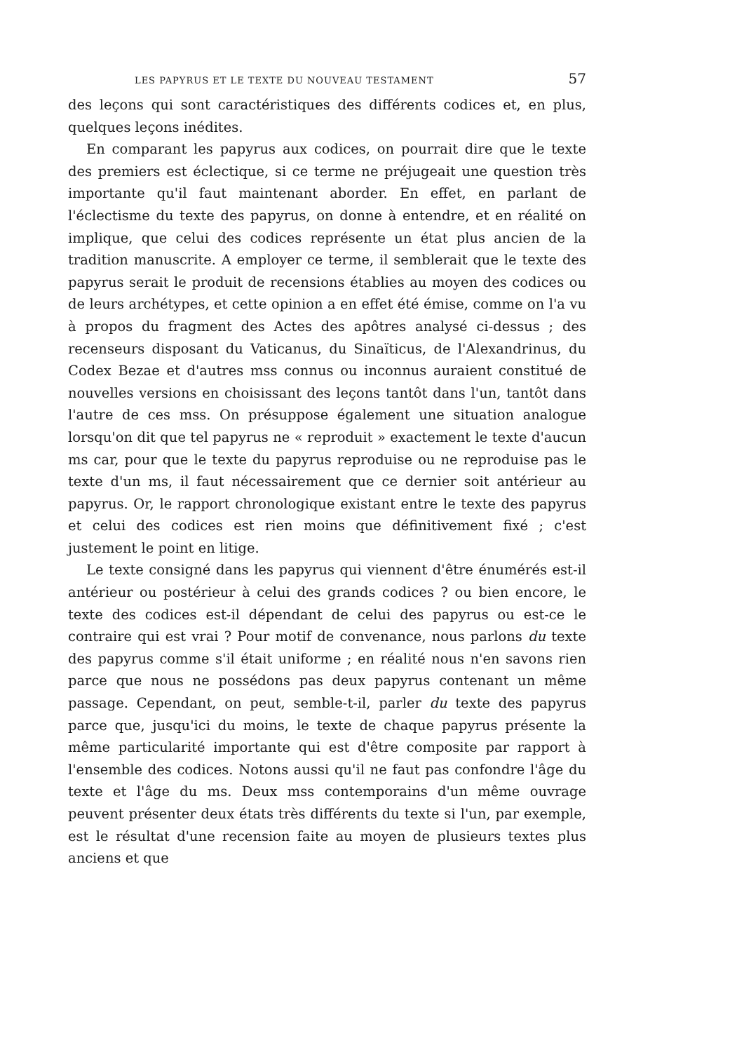LES PAPYRUS ET LE TEXTE DU NOUVEAU TESTAMENT 57
des leçons qui sont caractéristiques des différents codices et, en plus, quelques leçons inédites.
En comparant les papyrus aux codices, on pourrait dire que le texte des premiers est éclectique, si ce terme ne préjugeait une question très importante qu'il faut maintenant aborder. En effet, en parlant de l'éclectisme du texte des papyrus, on donne à entendre, et en réalité on implique, que celui des codices représente un état plus ancien de la tradition manuscrite. A employer ce terme, il semblerait que le texte des papyrus serait le produit de recensions établies au moyen des codices ou de leurs archétypes, et cette opinion a en effet été émise, comme on l'a vu à propos du fragment des Actes des apôtres analysé ci-dessus ; des recenseurs disposant du Vaticanus, du Sinaïticus, de l'Alexandrinus, du Codex Bezae et d'autres mss connus ou inconnus auraient constitué de nouvelles versions en choisissant des leçons tantôt dans l'un, tantôt dans l'autre de ces mss. On présuppose également une situation analogue lorsqu'on dit que tel papyrus ne « reproduit » exactement le texte d'aucun ms car, pour que le texte du papyrus reproduise ou ne reproduise pas le texte d'un ms, il faut nécessairement que ce dernier soit antérieur au papyrus. Or, le rapport chronologique existant entre le texte des papyrus et celui des codices est rien moins que définitivement fixé ; c'est justement le point en litige.
Le texte consigné dans les papyrus qui viennent d'être énumérés est-il antérieur ou postérieur à celui des grands codices ? ou bien encore, le texte des codices est-il dépendant de celui des papyrus ou est-ce le contraire qui est vrai ? Pour motif de convenance, nous parlons du texte des papyrus comme s'il était uniforme ; en réalité nous n'en savons rien parce que nous ne possédons pas deux papyrus contenant un même passage. Cependant, on peut, semble-t-il, parler du texte des papyrus parce que, jusqu'ici du moins, le texte de chaque papyrus présente la même particularité importante qui est d'être composite par rapport à l'ensemble des codices. Notons aussi qu'il ne faut pas confondre l'âge du texte et l'âge du ms. Deux mss contemporains d'un même ouvrage peuvent présenter deux états très différents du texte si l'un, par exemple, est le résultat d'une recension faite au moyen de plusieurs textes plus anciens et que